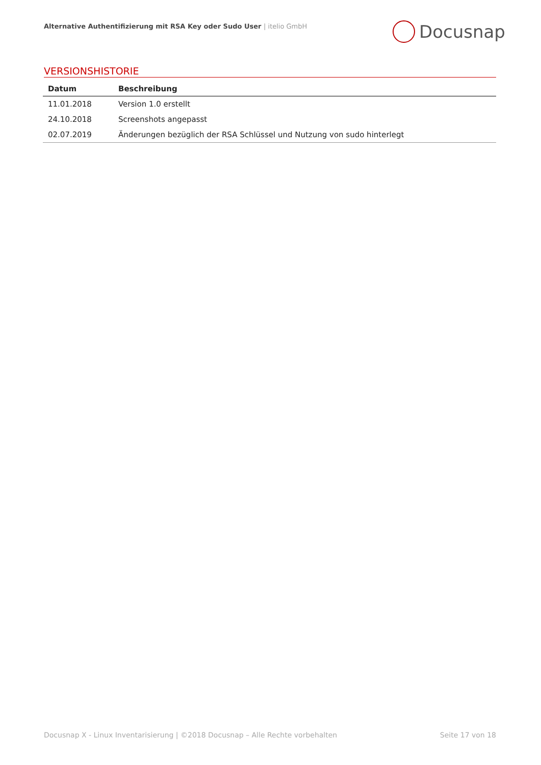Alternative Authentifizierung mit RSA Key oder Sudo User | itelio GmbH
Docusnap
VERSIONSHISTORIE
| Datum | Beschreibung |
| --- | --- |
| 11.01.2018 | Version 1.0 erstellt |
| 24.10.2018 | Screenshots angepasst |
| 02.07.2019 | Änderungen bezüglich der RSA Schlüssel und Nutzung von sudo hinterlegt |
Docusnap X - Linux Inventarisierung | ©2018 Docusnap – Alle Rechte vorbehalten
Seite 17 von 18